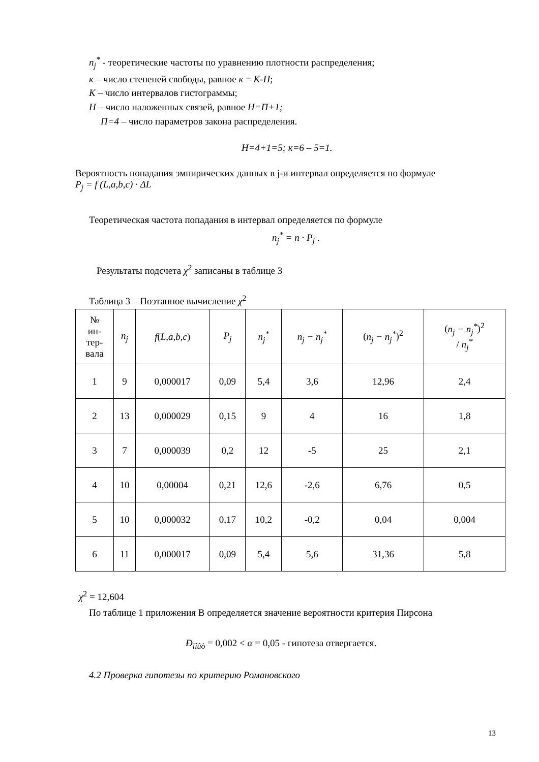n<sub>j</sub><sup>*</sup> - теоретические частоты по уравнению плотности распределения;
к – число степеней свободы, равное к = К-Н;
К – число интервалов гистограммы;
Н – число наложенных связей, равное Н=П+1;
П=4 – число параметров закона распределения.
Н=4+1=5; к=6 – 5=1.
Вероятность попадания эмпирических данных в j-и интервал определяется по формуле
P<sub>j</sub> = f (L,a,b,c) · ΔL
Теоретическая частота попадания в интервал определяется по формуле
n<sub>j</sub><sup>*</sup> = n · P<sub>j</sub> .
Результаты подсчета χ<sup>2</sup> записаны в таблице 3
Таблица 3 – Поэтапное вычисление χ<sup>2</sup>
| № ин- тер- вала | n<sub>j</sub> | f ( L,a,b,c ) | P<sub>j</sub> | n<sub>j</sub><sup>*</sup> | n<sub>j</sub> − n<sub>j</sub><sup>*</sup> | ( n<sub>j</sub> − n<sub>j</sub><sup>*</sup> )<sup>2</sup> | ( n<sub>j</sub> − n<sub>j</sub><sup>*</sup> )<sup>2</sup> / n<sub>j</sub><sup>*</sup> |
| --- | --- | --- | --- | --- | --- | --- | --- |
| 1 | 9 | 0,000017 | 0,09 | 5,4 | 3,6 | 12,96 | 2,4 |
| 2 | 13 | 0,000029 | 0,15 | 9 | 4 | 16 | 1,8 |
| 3 | 7 | 0,000039 | 0,2 | 12 | -5 | 25 | 2,1 |
| 4 | 10 | 0,00004 | 0,21 | 12,6 | -2,6 | 6,76 | 0,5 |
| 5 | 10 | 0,000032 | 0,17 | 10,2 | -0,2 | 0,04 | 0,004 |
| 6 | 11 | 0,000017 | 0,09 | 5,4 | 5,6 | 31,36 | 5,8 |
χ<sup>2</sup> = 12,604
По таблице 1 приложения В определяется значение вероятности критерия Пирсона
Ð<sub>ïîûò</sub> = 0,002 < α = 0,05 - гипотеза отвергается.
4.2 Проверка гипотезы по критерию Романовского
13